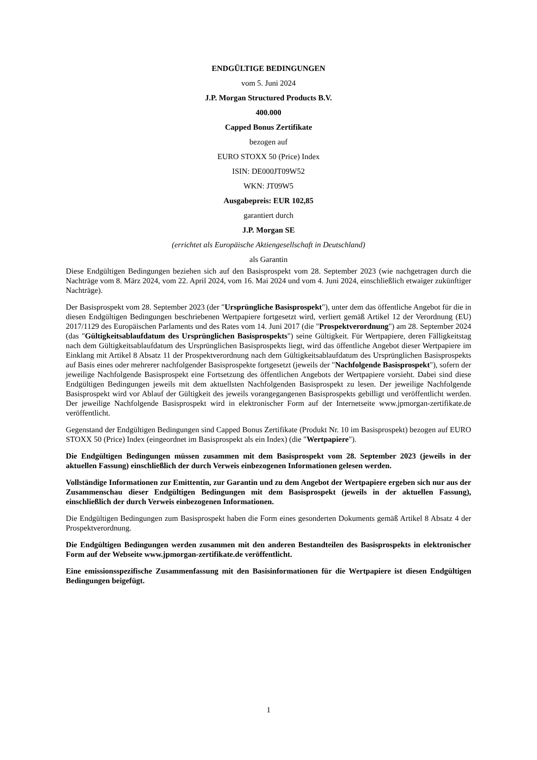ENDGÜLTIGE BEDINGUNGEN
vom 5. Juni 2024
J.P. Morgan Structured Products B.V.
400.000
Capped Bonus Zertifikate
bezogen auf
EURO STOXX 50 (Price) Index
ISIN: DE000JT09W52
WKN: JT09W5
Ausgabepreis: EUR 102,85
garantiert durch
J.P. Morgan SE
(errichtet als Europäische Aktiengesellschaft in Deutschland)
als Garantin
Diese Endgültigen Bedingungen beziehen sich auf den Basisprospekt vom 28. September 2023 (wie nachgetragen durch die Nachträge vom 8. März 2024, vom 22. April 2024, vom 16. Mai 2024 und vom 4. Juni 2024, einschließlich etwaiger zukünftiger Nachträge).
Der Basisprospekt vom 28. September 2023 (der "Ursprüngliche Basisprospekt"), unter dem das öffentliche Angebot für die in diesen Endgültigen Bedingungen beschriebenen Wertpapiere fortgesetzt wird, verliert gemäß Artikel 12 der Verordnung (EU) 2017/1129 des Europäischen Parlaments und des Rates vom 14. Juni 2017 (die "Prospektverordnung") am 28. September 2024 (das "Gültigkeitsablaufdatum des Ursprünglichen Basisprospekts") seine Gültigkeit. Für Wertpapiere, deren Fälligkeitstag nach dem Gültigkeitsablaufdatum des Ursprünglichen Basisprospekts liegt, wird das öffentliche Angebot dieser Wertpapiere im Einklang mit Artikel 8 Absatz 11 der Prospektverordnung nach dem Gültigkeitsablaufdatum des Ursprünglichen Basisprospekts auf Basis eines oder mehrerer nachfolgender Basisprospekte fortgesetzt (jeweils der "Nachfolgende Basisprospekt"), sofern der jeweilige Nachfolgende Basisprospekt eine Fortsetzung des öffentlichen Angebots der Wertpapiere vorsieht. Dabei sind diese Endgültigen Bedingungen jeweils mit dem aktuellsten Nachfolgenden Basisprospekt zu lesen. Der jeweilige Nachfolgende Basisprospekt wird vor Ablauf der Gültigkeit des jeweils vorangegangenen Basisprospekts gebilligt und veröffentlicht werden. Der jeweilige Nachfolgende Basisprospekt wird in elektronischer Form auf der Internetseite www.jpmorgan-zertifikate.de veröffentlicht.
Gegenstand der Endgültigen Bedingungen sind Capped Bonus Zertifikate (Produkt Nr. 10 im Basisprospekt) bezogen auf EURO STOXX 50 (Price) Index (eingeordnet im Basisprospekt als ein Index) (die "Wertpapiere").
Die Endgültigen Bedingungen müssen zusammen mit dem Basisprospekt vom 28. September 2023 (jeweils in der aktuellen Fassung) einschließlich der durch Verweis einbezogenen Informationen gelesen werden.
Vollständige Informationen zur Emittentin, zur Garantin und zu dem Angebot der Wertpapiere ergeben sich nur aus der Zusammenschau dieser Endgültigen Bedingungen mit dem Basisprospekt (jeweils in der aktuellen Fassung), einschließlich der durch Verweis einbezogenen Informationen.
Die Endgültigen Bedingungen zum Basisprospekt haben die Form eines gesonderten Dokuments gemäß Artikel 8 Absatz 4 der Prospektverordnung.
Die Endgültigen Bedingungen werden zusammen mit den anderen Bestandteilen des Basisprospekts in elektronischer Form auf der Webseite www.jpmorgan-zertifikate.de veröffentlicht.
Eine emissionsspezifische Zusammenfassung mit den Basisinformationen für die Wertpapiere ist diesen Endgültigen Bedingungen beigefügt.
1